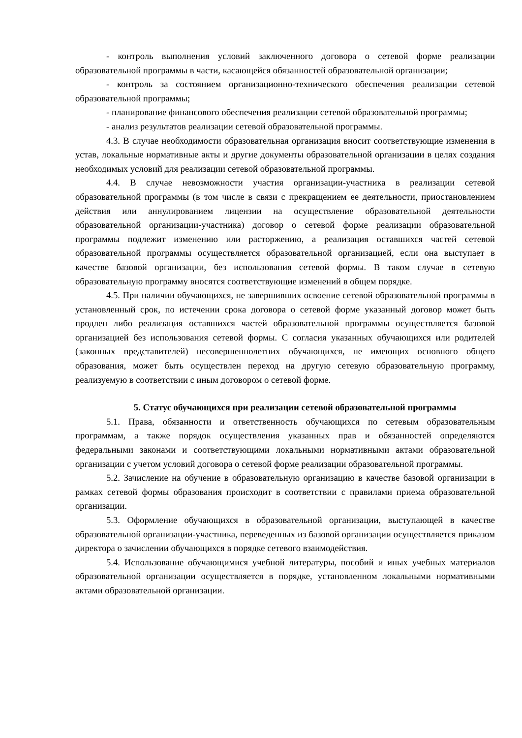- контроль выполнения условий заключенного договора о сетевой форме реализации образовательной программы в части, касающейся обязанностей образовательной организации;
- контроль за состоянием организационно-технического обеспечения реализации сетевой образовательной программы;
- планирование финансового обеспечения реализации сетевой образовательной программы;
- анализ результатов реализации сетевой образовательной программы.
4.3. В случае необходимости образовательная организация вносит соответствующие изменения в устав, локальные нормативные акты и другие документы образовательной организации в целях создания необходимых условий для реализации сетевой образовательной программы.
4.4. В случае невозможности участия организации-участника в реализации сетевой образовательной программы (в том числе в связи с прекращением ее деятельности, приостановлением действия или аннулированием лицензии на осуществление образовательной деятельности образовательной организации-участника) договор о сетевой форме реализации образовательной программы подлежит изменению или расторжению, а реализация оставшихся частей сетевой образовательной программы осуществляется образовательной организацией, если она выступает в качестве базовой организации, без использования сетевой формы. В таком случае в сетевую образовательную программу вносятся соответствующие изменений в общем порядке.
4.5. При наличии обучающихся, не завершивших освоение сетевой образовательной программы в установленный срок, по истечении срока договора о сетевой форме указанный договор может быть продлен либо реализация оставшихся частей образовательной программы осуществляется базовой организацией без использования сетевой формы. С согласия указанных обучающихся или родителей (законных представителей) несовершеннолетних обучающихся, не имеющих основного общего образования, может быть осуществлен переход на другую сетевую образовательную программу, реализуемую в соответствии с иным договором о сетевой форме.
5. Статус обучающихся при реализации сетевой образовательной программы
5.1. Права, обязанности и ответственность обучающихся по сетевым образовательным программам, а также порядок осуществления указанных прав и обязанностей определяются федеральными законами и соответствующими локальными нормативными актами образовательной организации с учетом условий договора о сетевой форме реализации образовательной программы.
5.2. Зачисление на обучение в образовательную организацию в качестве базовой организации в рамках сетевой формы образования происходит в соответствии с правилами приема образовательной организации.
5.3. Оформление обучающихся в образовательной организации, выступающей в качестве образовательной организации-участника, переведенных из базовой организации осуществляется приказом директора о зачислении обучающихся в порядке сетевого взаимодействия.
5.4. Использование обучающимися учебной литературы, пособий и иных учебных материалов образовательной организации осуществляется в порядке, установленном локальными нормативными актами образовательной организации.